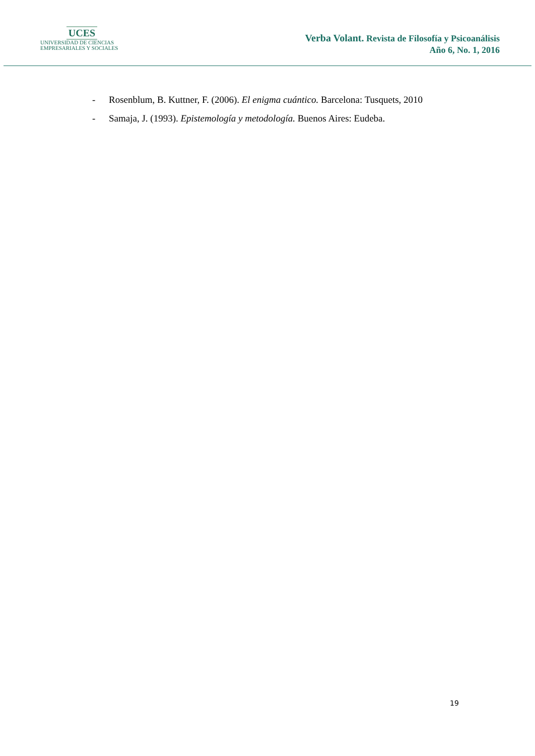UCES
UNIVERSIDAD DE CIENCIAS
EMPRESARIALES Y SOCIALES
Verba Volant. Revista de Filosofía y Psicoanálisis
Año 6, No. 1, 2016
- Rosenblum, B. Kuttner, F. (2006). El enigma cuántico. Barcelona: Tusquets, 2010
- Samaja, J. (1993). Epistemología y metodología. Buenos Aires: Eudeba.
19